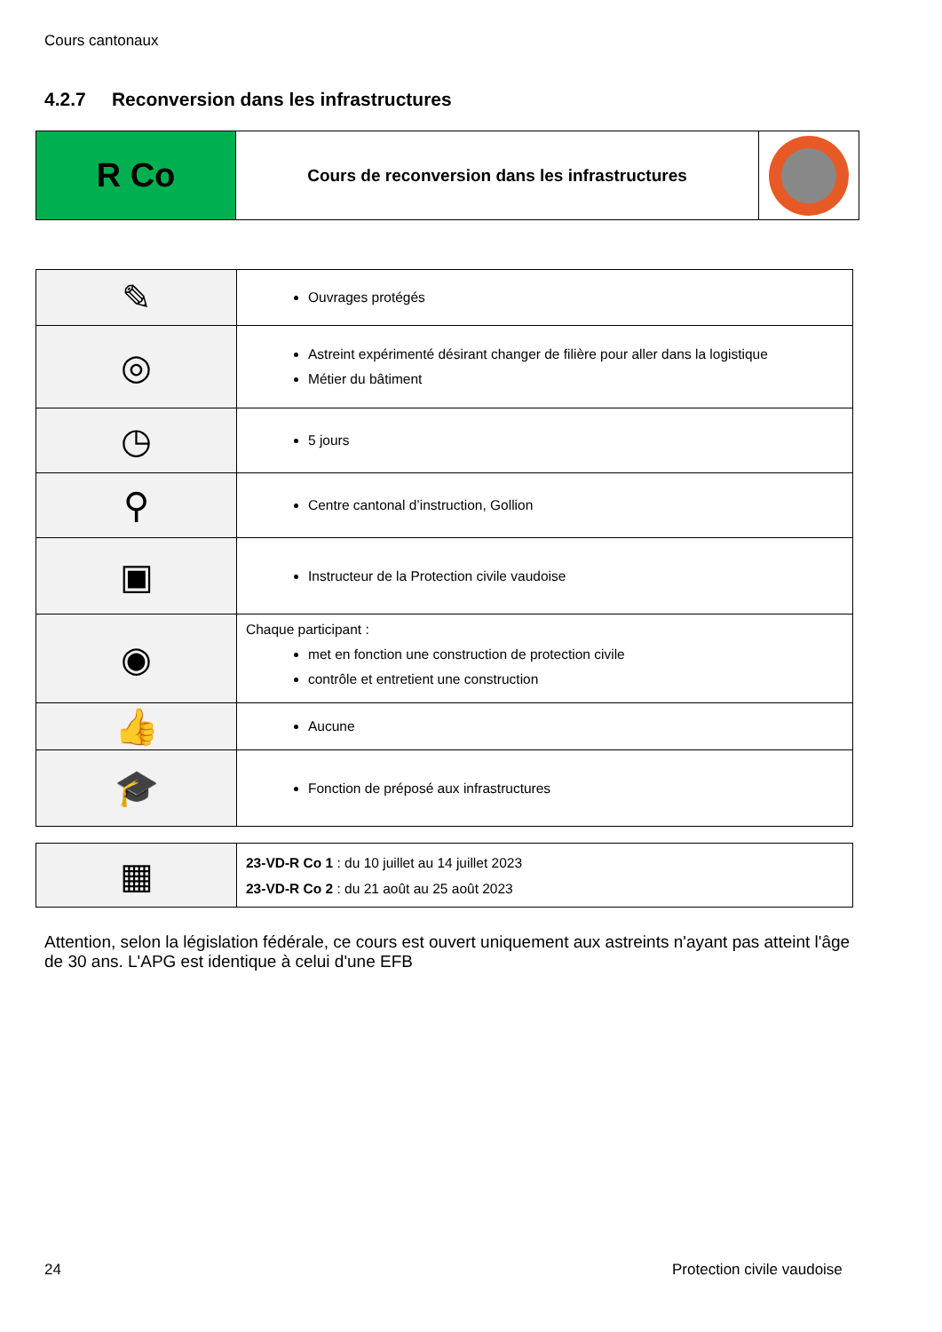Cours cantonaux
4.2.7 Reconversion dans les infrastructures
| R Co | Cours de reconversion dans les infrastructures | |
| ✎ | Ouvrages protégés |
| ◎ | Astreint expérimenté désirant changer de filière pour aller dans la logistique Métier du bâtiment |
| ◷ | 5 jours |
| ⚲ | Centre cantonal d’instruction, Gollion |
| ▣ | Instructeur de la Protection civile vaudoise |
| ◉ | Chaque participant : met en fonction une construction de protection civile contrôle et entretient une construction |
| 👍 | Aucune |
| 🎓 | Fonction de préposé aux infrastructures |
| ▦ | 23-VD-R Co 1 : du 10 juillet au 14 juillet 2023 23-VD-R Co 2 : du 21 août au 25 août 2023 |
Attention, selon la législation fédérale, ce cours est ouvert uniquement aux astreints n'ayant pas atteint l'âge de 30 ans. L'APG est identique à celui d'une EFB
24 Protection civile vaudoise